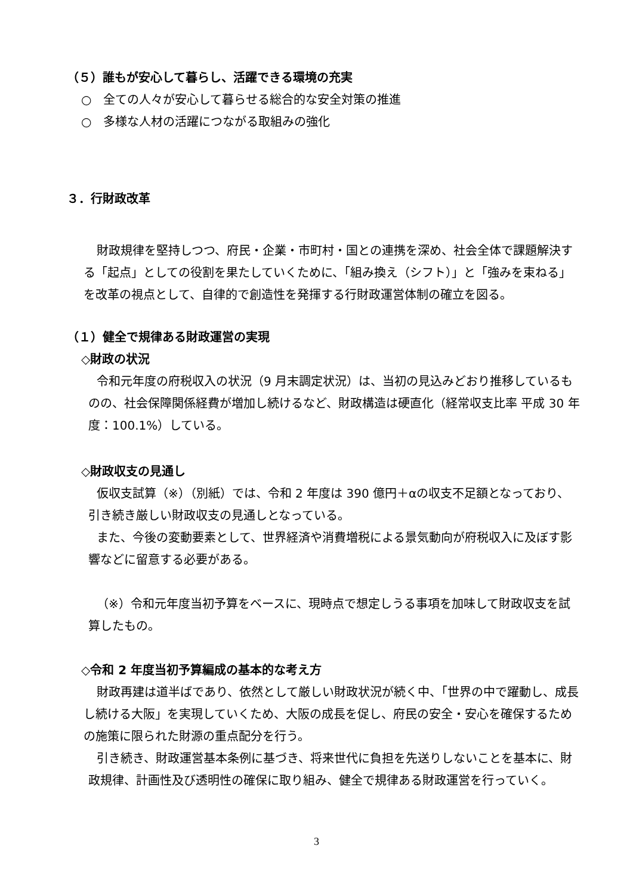（５）誰もが安心して暮らし、活躍できる環境の充実
○　全ての人々が安心して暮らせる総合的な安全対策の推進
○　多様な人材の活躍につながる取組みの強化
３．行財政改革
財政規律を堅持しつつ、府民・企業・市町村・国との連携を深め、社会全体で課題解決する「起点」としての役割を果たしていくために、「組み換え（シフト）」と「強みを束ねる」を改革の視点として、自律的で創造性を発揮する行財政運営体制の確立を図る。
（１）健全で規律ある財政運営の実現
◇財政の状況
令和元年度の府税収入の状況（9 月末調定状況）は、当初の見込みどおり推移しているものの、社会保障関係経費が増加し続けるなど、財政構造は硬直化（経常収支比率 平成 30 年度：100.1%）している。
◇財政収支の見通し
仮収支試算（※）（別紙）では、令和 2 年度は 390 億円＋αの収支不足額となっており、引き続き厳しい財政収支の見通しとなっている。
また、今後の変動要素として、世界経済や消費増税による景気動向が府税収入に及ぼす影響などに留意する必要がある。
（※）令和元年度当初予算をベースに、現時点で想定しうる事項を加味して財政収支を試算したもの。
◇令和 2 年度当初予算編成の基本的な考え方
財政再建は道半ばであり、依然として厳しい財政状況が続く中、「世界の中で躍動し、成長し続ける大阪」を実現していくため、大阪の成長を促し、府民の安全・安心を確保するための施策に限られた財源の重点配分を行う。
引き続き、財政運営基本条例に基づき、将来世代に負担を先送りしないことを基本に、財政規律、計画性及び透明性の確保に取り組み、健全で規律ある財政運営を行っていく。
3